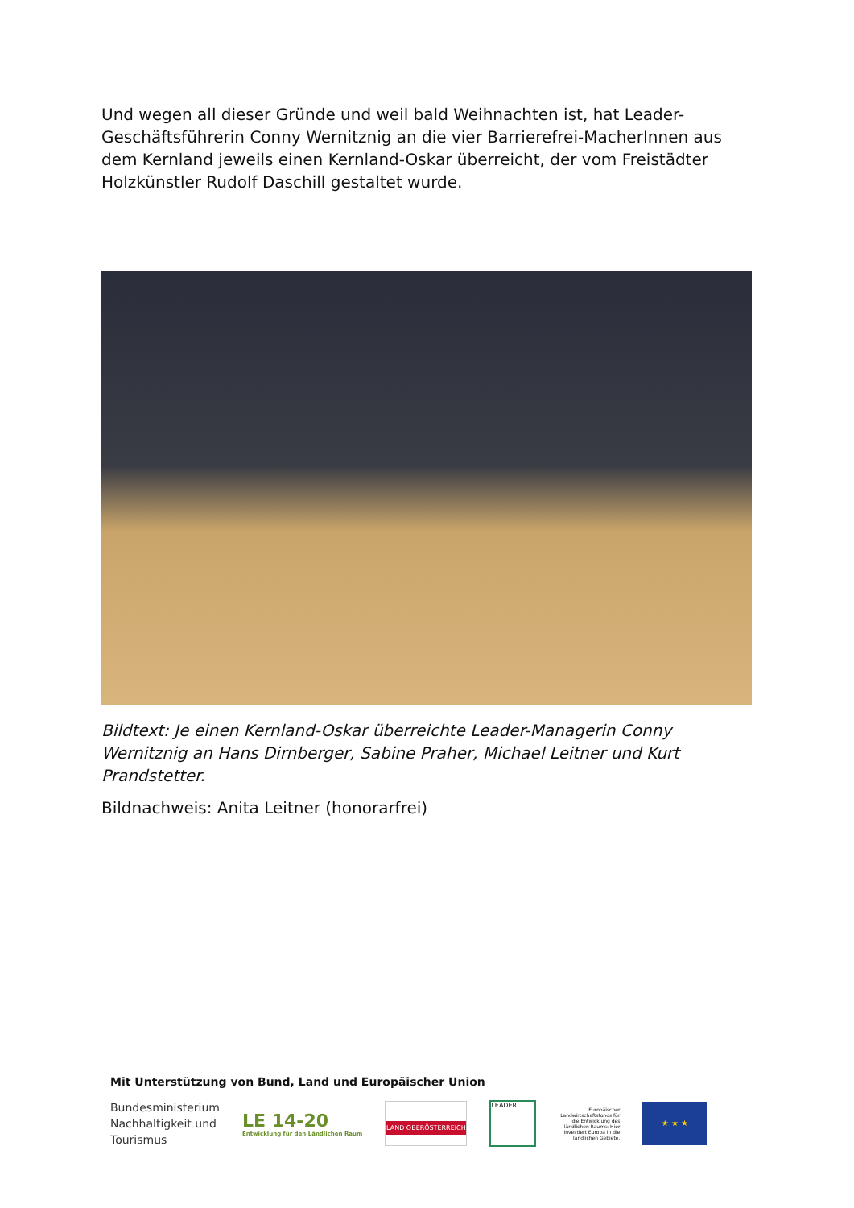Und wegen all dieser Gründe und weil bald Weihnachten ist, hat Leader-Geschäftsführerin Conny Wernitznig an die vier Barrierefrei-MacherInnen aus dem Kernland jeweils einen Kernland-Oskar überreicht, der vom Freistädter Holzkünstler Rudolf Daschill gestaltet wurde.
Bildtext: Je einen Kernland-Oskar überreichte Leader-Managerin Conny Wernitznig an Hans Dirnberger, Sabine Praher, Michael Leitner und Kurt Prandstetter.
Bildnachweis: Anita Leitner (honorarfrei)
Mit Unterstützung von Bund, Land und Europäischer Union
Bundesministerium
Nachhaltigkeit und
Tourismus
LE 14-20
Entwicklung für den Ländlichen Raum
LAND OBERÖSTERREICH
LEADER
Europäischer Landwirtschaftsfonds für die Entwicklung des ländlichen Raums: Hier investiert Europa in die ländlichen Gebiete.
★ ★ ★